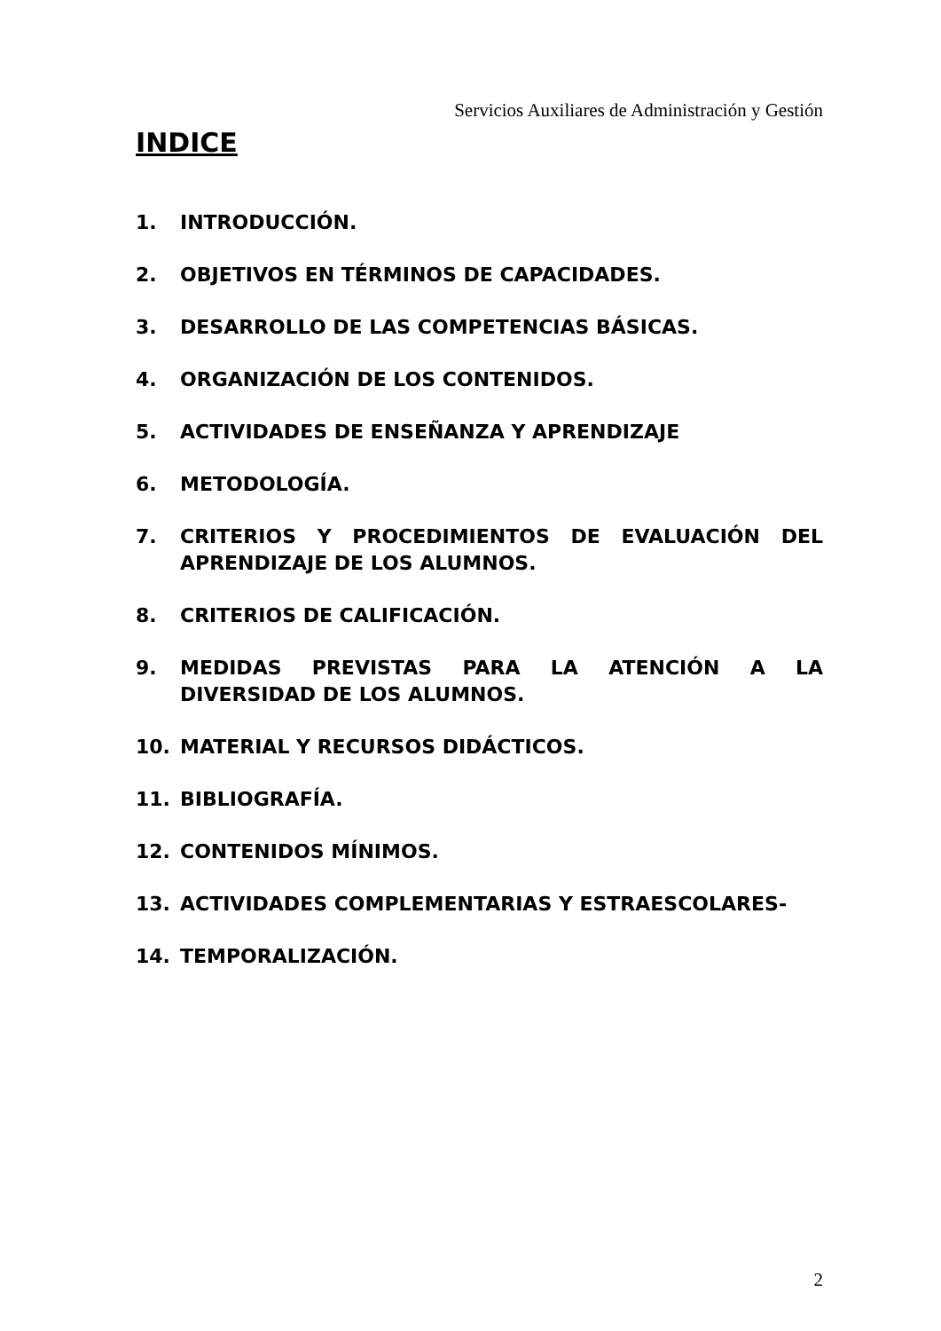Servicios Auxiliares de Administración y Gestión
INDICE
1. INTRODUCCIÓN.
2. OBJETIVOS EN TÉRMINOS DE CAPACIDADES.
3. DESARROLLO DE LAS COMPETENCIAS BÁSICAS.
4. ORGANIZACIÓN DE LOS CONTENIDOS.
5. ACTIVIDADES DE ENSEÑANZA Y APRENDIZAJE
6. METODOLOGÍA.
7. CRITERIOS Y PROCEDIMIENTOS DE EVALUACIÓN DEL APRENDIZAJE DE LOS ALUMNOS.
8. CRITERIOS DE CALIFICACIÓN.
9. MEDIDAS PREVISTAS PARA LA ATENCIÓN A LA DIVERSIDAD DE LOS ALUMNOS.
10. MATERIAL Y RECURSOS DIDÁCTICOS.
11. BIBLIOGRAFÍA.
12. CONTENIDOS MÍNIMOS.
13. ACTIVIDADES COMPLEMENTARIAS Y ESTRAESCOLARES-
14. TEMPORALIZACIÓN.
2